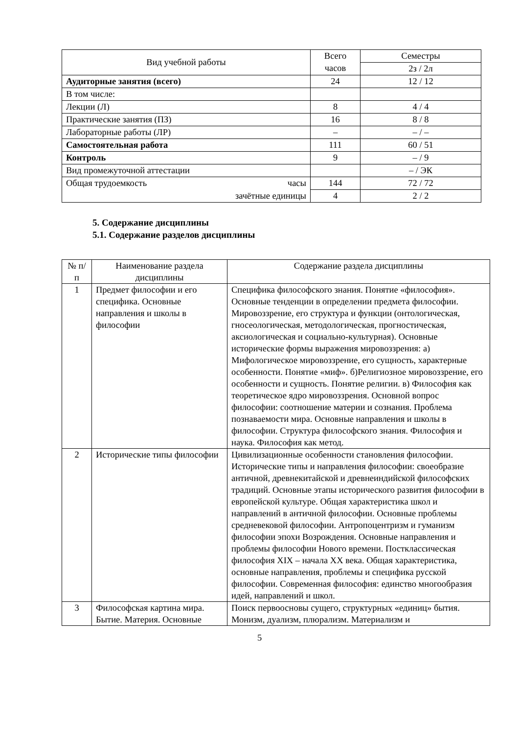| Вид учебной работы | Всего часов | Семестры |
| --- | --- | --- |
| | | 2з / 2л |
| Аудиторные занятия (всего) | 24 | 12 / 12 |
| В том числе: | | |
| Лекции (Л) | 8 | 4 / 4 |
| Практические занятия (ПЗ) | 16 | 8 / 8 |
| Лабораторные работы (ЛР) | – | – / – |
| Самостоятельная работа | 111 | 60 / 51 |
| Контроль | 9 | – / 9 |
| Вид промежуточной аттестации | | – / ЭК |
| Общая трудоемкость часы | 144 | 72 / 72 |
| зачётные единицы | 4 | 2 / 2 |
5. Содержание дисциплины
5.1. Содержание разделов дисциплины
| № п/п | Наименование раздела дисциплины | Содержание раздела дисциплины |
| --- | --- | --- |
| 1 | Предмет философии и его специфика. Основные направления и школы в философии | Специфика философского знания. Понятие «философия». Основные тенденции в определении предмета философии. Мировоззрение, его структура и функции (онтологическая, гносеологическая, методологическая, прогностическая, аксиологическая и социально-культурная). Основные исторические формы выражения мировоззрения: а) Мифологическое мировоззрение, его сущность, характерные особенности. Понятие «миф». б)Религиозное мировоззрение, его особенности и сущность. Понятие религии. в) Философия как теоретическое ядро мировоззрения. Основной вопрос философии: соотношение материи и сознания. Проблема познаваемости мира. Основные направления и школы в философии. Структура философского знания. Философия и наука. Философия как метод. |
| 2 | Исторические типы философии | Цивилизационные особенности становления философии. Исторические типы и направления философии: своеобразие античной, древнекитайской и древнеиндийской философских традиций. Основные этапы исторического развития философии в европейской культуре. Общая характеристика школ и направлений в античной философии. Основные проблемы средневековой философии. Антропоцентризм и гуманизм философии эпохи Возрождения. Основные направления и проблемы философии Нового времени. Постклассическая философия XIX – начала XX века. Общая характеристика, основные направления, проблемы и специфика русской философии. Современная философия: единство многообразия идей, направлений и школ. |
| 3 | Философская картина мира. Бытие. Материя. Основные | Поиск первоосновы сущего, структурных «единиц» бытия. Монизм, дуализм, плюрализм. Материализм и |
5